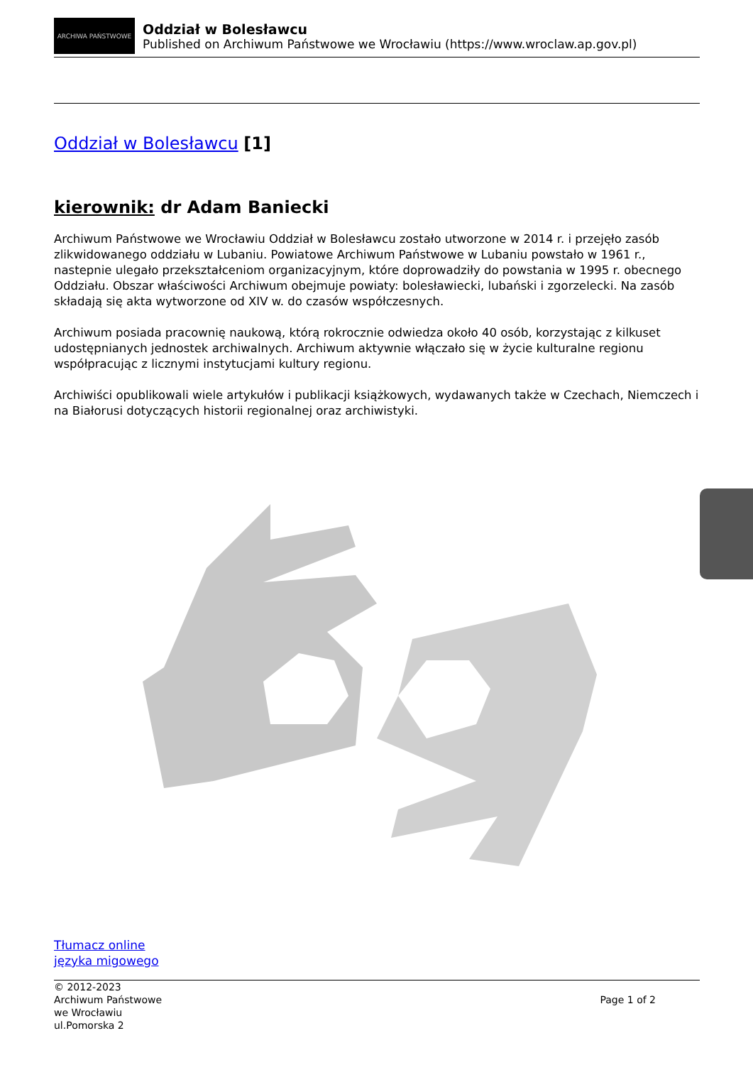ARCHIWA PAŃSTWOWE
Oddział w Bolesławcu
Published on Archiwum Państwowe we Wrocławiu (https://www.wroclaw.ap.gov.pl)
Oddział w Bolesławcu [1]
kierownik: dr Adam Baniecki
Archiwum Państwowe we Wrocławiu Oddział w Bolesławcu zostało utworzone w 2014 r. i przejęło zasób zlikwidowanego oddziału w Lubaniu. Powiatowe Archiwum Państwowe w Lubaniu powstało w 1961 r., nastepnie ulegało przekształceniom organizacyjnym, które doprowadziły do powstania w 1995 r. obecnego Oddziału. Obszar właściwości Archiwum obejmuje powiaty: bolesławiecki, lubański i zgorzelecki. Na zasób składają się akta wytworzone od XIV w. do czasów współczesnych.
Archiwum posiada pracownię naukową, którą rokrocznie odwiedza około 40 osób, korzystając z kilkuset udostępnianych jednostek archiwalnych. Archiwum aktywnie włączało się w życie kulturalne regionu współpracując z licznymi instytucjami kultury regionu.
Archiwiści opublikowali wiele artykułów i publikacji książkowych, wydawanych także w Czechach, Niemczech i na Białorusi dotyczących historii regionalnej oraz archiwistyki.
Tłumacz online
języka migowego
© 2012-2023
Archiwum Państwowe
we Wrocławiu
ul.Pomorska 2
Page 1 of 2